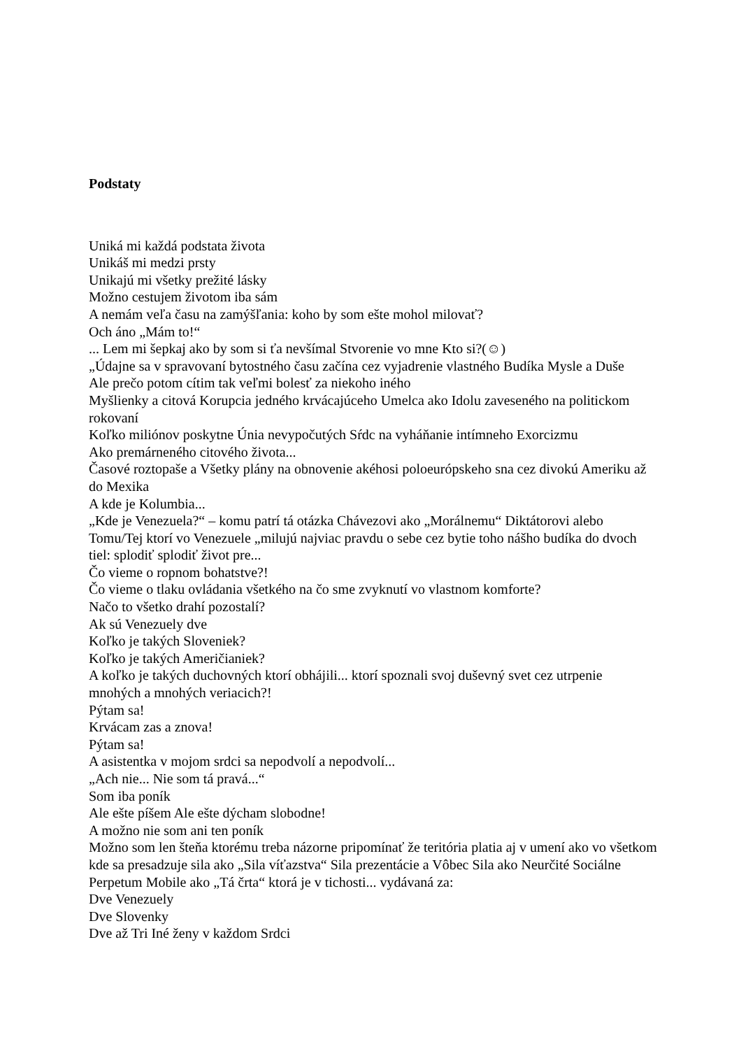Podstaty
Uniká mi každá podstata života
Unikáš mi medzi prsty
Unikajú mi všetky prežité lásky
Možno cestujem životom iba sám
A nemám veľa času na zamýšľania: koho by som ešte mohol milovať?
Och áno „Mám to!“
... Lem mi šepkaj ako by som si ťa nevšímal Stvorenie vo mne Kto si?(☺)
„Údajne sa v spravovaní bytostného času začína cez vyjadrenie vlastného Budíka Mysle a Duše
Ale prečo potom cítim tak veľmi bolesť za niekoho iného
Myšlienky a citová Korupcia jedného krvácajúceho Umelca ako Idolu zaveseného na politickom rokovaní
Koľko miliónov poskytne Únia nevypočutých Sŕdc na vyháňanie intímneho Exorcizmu
Ako premárneného citového života...
Časové roztopaše a Všetky plány na obnovenie akéhosi poloeurópskeho sna cez divokú Ameriku až do Mexika
A kde je Kolumbia...
„Kde je Venezuela?“ – komu patrí tá otázka Chávezovi ako „Morálnemu“ Diktátorovi alebo Tomu/Tej ktorí vo Venezuele „milujú najviac pravdu o sebe cez bytie toho nášho budíka do dvoch tiel: splodiť splodiť život pre...
Čo vieme o ropnom bohatstve?!
Čo vieme o tlaku ovládania všetkého na čo sme zvyknutí vo vlastnom komforte?
Načo to všetko drahí pozostalí?
Ak sú Venezuely dve
Koľko je takých Sloveniek?
Koľko je takých Američianiek?
A koľko je takých duchovných ktorí obhájili... ktorí spoznali svoj duševný svet cez utrpenie mnohých a mnohých veriacich?!
Pýtam sa!
Krvácam zas a znova!
Pýtam sa!
A asistentka v mojom srdci sa nepodvolí a nepodvolí...
„Ach nie... Nie som tá pravá...“
Som iba poník
Ale ešte píšem Ale ešte dýcham slobodne!
A možno nie som ani ten poník
Možno som len šteňa ktorému treba názorne pripomínať že teritória platia aj v umení ako vo všetkom kde sa presadzuje sila ako „Sila víťazstva“ Sila prezentácie a Vôbec Sila ako Neurčité Sociálne Perpetum Mobile ako „Tá črta“ ktorá je v tichosti... vydávaná za:
Dve Venezuely
Dve Slovenky
Dve až Tri Iné ženy v každom Srdci